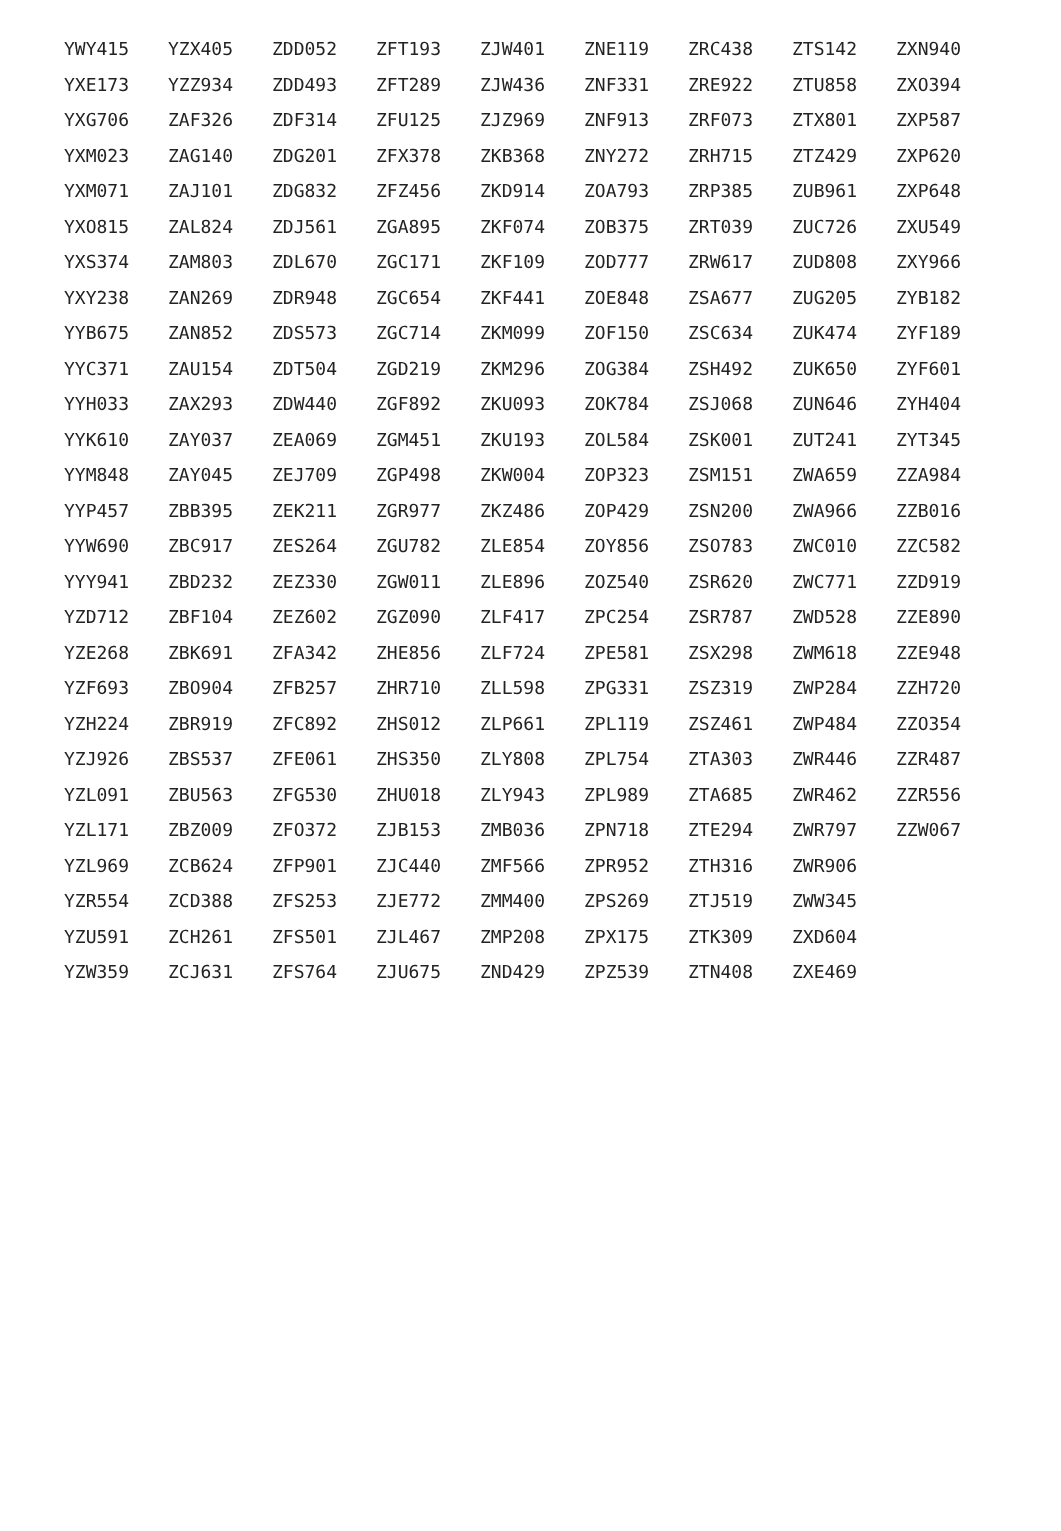| YWY415 | YZX405 | ZDD052 | ZFT193 | ZJW401 | ZNE119 | ZRC438 | ZTS142 | ZXN940 |
| YXE173 | YZZ934 | ZDD493 | ZFT289 | ZJW436 | ZNF331 | ZRE922 | ZTU858 | ZXO394 |
| YXG706 | ZAF326 | ZDF314 | ZFU125 | ZJZ969 | ZNF913 | ZRF073 | ZTX801 | ZXP587 |
| YXM023 | ZAG140 | ZDG201 | ZFX378 | ZKB368 | ZNY272 | ZRH715 | ZTZ429 | ZXP620 |
| YXM071 | ZAJ101 | ZDG832 | ZFZ456 | ZKD914 | ZOA793 | ZRP385 | ZUB961 | ZXP648 |
| YXO815 | ZAL824 | ZDJ561 | ZGA895 | ZKF074 | ZOB375 | ZRT039 | ZUC726 | ZXU549 |
| YXS374 | ZAM803 | ZDL670 | ZGC171 | ZKF109 | ZOD777 | ZRW617 | ZUD808 | ZXY966 |
| YXY238 | ZAN269 | ZDR948 | ZGC654 | ZKF441 | ZOE848 | ZSA677 | ZUG205 | ZYB182 |
| YYB675 | ZAN852 | ZDS573 | ZGC714 | ZKM099 | ZOF150 | ZSC634 | ZUK474 | ZYF189 |
| YYC371 | ZAU154 | ZDT504 | ZGD219 | ZKM296 | ZOG384 | ZSH492 | ZUK650 | ZYF601 |
| YYH033 | ZAX293 | ZDW440 | ZGF892 | ZKU093 | ZOK784 | ZSJ068 | ZUN646 | ZYH404 |
| YYK610 | ZAY037 | ZEA069 | ZGM451 | ZKU193 | ZOL584 | ZSK001 | ZUT241 | ZYT345 |
| YYM848 | ZAY045 | ZEJ709 | ZGP498 | ZKW004 | ZOP323 | ZSM151 | ZWA659 | ZZA984 |
| YYP457 | ZBB395 | ZEK211 | ZGR977 | ZKZ486 | ZOP429 | ZSN200 | ZWA966 | ZZB016 |
| YYW690 | ZBC917 | ZES264 | ZGU782 | ZLE854 | ZOY856 | ZSO783 | ZWC010 | ZZC582 |
| YYY941 | ZBD232 | ZEZ330 | ZGW011 | ZLE896 | ZOZ540 | ZSR620 | ZWC771 | ZZD919 |
| YZD712 | ZBF104 | ZEZ602 | ZGZ090 | ZLF417 | ZPC254 | ZSR787 | ZWD528 | ZZE890 |
| YZE268 | ZBK691 | ZFA342 | ZHE856 | ZLF724 | ZPE581 | ZSX298 | ZWM618 | ZZE948 |
| YZF693 | ZBO904 | ZFB257 | ZHR710 | ZLL598 | ZPG331 | ZSZ319 | ZWP284 | ZZH720 |
| YZH224 | ZBR919 | ZFC892 | ZHS012 | ZLP661 | ZPL119 | ZSZ461 | ZWP484 | ZZO354 |
| YZJ926 | ZBS537 | ZFE061 | ZHS350 | ZLY808 | ZPL754 | ZTA303 | ZWR446 | ZZR487 |
| YZL091 | ZBU563 | ZFG530 | ZHU018 | ZLY943 | ZPL989 | ZTA685 | ZWR462 | ZZR556 |
| YZL171 | ZBZ009 | ZFO372 | ZJB153 | ZMB036 | ZPN718 | ZTE294 | ZWR797 | ZZW067 |
| YZL969 | ZCB624 | ZFP901 | ZJC440 | ZMF566 | ZPR952 | ZTH316 | ZWR906 | |
| YZR554 | ZCD388 | ZFS253 | ZJE772 | ZMM400 | ZPS269 | ZTJ519 | ZWW345 | |
| YZU591 | ZCH261 | ZFS501 | ZJL467 | ZMP208 | ZPX175 | ZTK309 | ZXD604 | |
| YZW359 | ZCJ631 | ZFS764 | ZJU675 | ZND429 | ZPZ539 | ZTN408 | ZXE469 | |